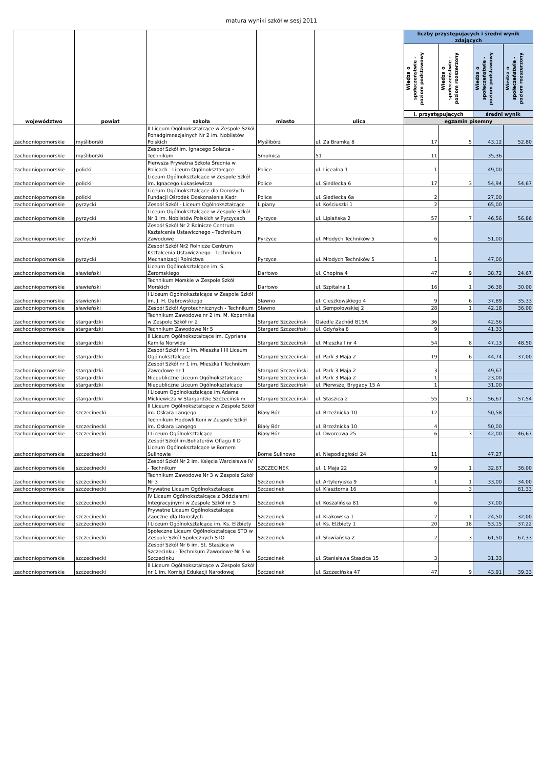matura wyniki szkół w sesj 2011
| województwo | powiat | szkoła | miasto | ulica | liczby przystępujących i średni wynik zdających | | | |
| --- | --- | --- | --- | --- | --- | --- | --- | --- |
| | | | | | Wiedza o społeczeństwie - poziom podstawowy | Wiedza o społeczeństwie - poziom rozszerzony | Wiedza o społeczeństwie - poziom podstawowy | Wiedza o społeczeństwie - poziom rozszerzony |
| | | | | | l. przystępujących | | średni wynik | |
| | | | | | egzamin pisemny | | | |
| zachodniopomorskie | myśliborski | II Liceum Ogólnokształcące w Zespole Szkół Ponadgimnazjalnych Nr 2 im. Noblistów Polskich | Myślibórz | ul. Za Bramką 8 | 17 | 5 | 43,12 | 52,80 |
| zachodniopomorskie | myśliborski | Zespół Szkół im. Ignacego Solarza - Technikum | Smolnica | 51 | 11 | | 35,36 | |
| zachodniopomorskie | policki | Pierwsza Prywatna Szkoła Średnia w Policach - Liceum Ogólnokształcące | Police | ul. Licealna 1 | 1 | | 49,00 | |
| zachodniopomorskie | policki | Liceum Ogólnokształcące w Zespole Szkół im. Ignacego Łukasiewicza | Police | ul. Siedlecka 6 | 17 | 3 | 54,94 | 54,67 |
| zachodniopomorskie | policki | Liceum Ogólnokształcące dla Dorosłych Fundacji Ośrodek Doskonalenia Kadr | Police | ul. Siedlecka 6a | 2 | | 27,00 | |
| zachodniopomorskie | pyrzycki | Zespół Szkół - Liceum Ogólnokształcące | Lipiany | ul. Kościuszki 1 | 2 | | 65,00 | |
| zachodniopomorskie | pyrzycki | Liceum Ogólnokształcące w Zespole Szkół Nr 1 im. Noblistów Polskich w Pyrzycach | Pyrzyce | ul. Lipiańska 2 | 57 | 7 | 46,56 | 56,86 |
| zachodniopomorskie | pyrzycki | Zespół Szkół Nr 2 Rolnicze Centrum Kształcenia Ustawicznego - Technikum Zawodowe | Pyrzyce | ul. Młodych Techników 5 | 6 | | 51,00 | |
| zachodniopomorskie | pyrzycki | Zespół Szkół Nr2 Rolnicze Centrum Kształcenia Ustawicznego - Technikum Mechanizacji Rolnictwa | Pyrzyce | ul. Młodych Techników 5 | 1 | | 47,00 | |
| zachodniopomorskie | sławieński | Liceum Ogólnokształcące im. S. Żeromskiego | Darłowo | ul. Chopina 4 | 47 | 9 | 38,72 | 24,67 |
| zachodniopomorskie | sławieński | Technikum Morskie w Zespole Szkół Morskich | Darłowo | ul. Szpitalna 1 | 16 | 1 | 36,38 | 30,00 |
| zachodniopomorskie | sławieński | I Liceum Ogólnokształcące w Zespole Szkół im. J. H. Dąbrowskiego | Sławno | ul. Cieszkowskiego 4 | 9 | 6 | 37,89 | 35,33 |
| zachodniopomorskie | sławieński | Zespół Szkół Agrotechnicznych - Technikum | Sławno | ul. Sempołowskiej 2 | 28 | 1 | 42,18 | 36,00 |
| zachodniopomorskie | stargardzki | Technikum Zawodowe nr 2 im. M. Kopernika w Zespole Szkół nr 2 | Stargard Szczeciński | Osiedle Zachód B15A | 36 | | 42,56 | |
| zachodniopomorskie | stargardzki | Technikum Zawodowe Nr 5 | Stargard Szczeciński | ul. Gdyńska 8 | 9 | | 41,33 | |
| zachodniopomorskie | stargardzki | II Liceum Ogólnokształcące im. Cypriana Kamila Norwida | Stargard Szczeciński | ul. Mieszka I nr 4 | 54 | 8 | 47,13 | 48,50 |
| zachodniopomorskie | stargardzki | Zespół Szkół nr 1 im. Mieszka I III Liceum Ogólnokształcące | Stargard Szczeciński | ul. Park 3 Maja 2 | 19 | 6 | 44,74 | 37,00 |
| zachodniopomorskie | stargardzki | Zespół Szkół nr 1 im. Mieszka I Technikum Zawodowe nr 1 | Stargard Szczeciński | ul. Park 3 Maja 2 | 3 | | 49,67 | |
| zachodniopomorskie | stargardzki | Niepubliczne Liceum Ogólnokształcące | Stargard Szczeciński | ul. Park 3 Maja 2 | 1 | | 23,00 | |
| zachodniopomorskie | stargardzki | Niepubliczne Liceum Ogólnokształcące | Stargard Szczeciński | ul. Pierwszej Brygady 15 A | 1 | | 31,00 | |
| zachodniopomorskie | stargardzki | I Liceum Ogólnokształcące im.Adama Mickiewicza w Stargardzie Szczecińskim | Stargard Szczeciński | ul. Staszica 2 | 55 | 13 | 56,67 | 57,54 |
| zachodniopomorskie | szczecinecki | II Liceum Ogólnokształcące w Zespole Szkół im. Oskara Langego | Biały Bór | ul. Brzeźnicka 10 | 12 | | 50,58 | |
| zachodniopomorskie | szczecinecki | Technikum Hodowli Koni w Zespole Szkół im. Oskara Langego | Biały Bór | ul. Brzeźnicka 10 | 4 | | 50,00 | |
| zachodniopomorskie | szczecinecki | I Liceum Ogólnokształcące | Biały Bór | ul. Dworcowa 25 | 6 | 3 | 42,00 | 46,67 |
| zachodniopomorskie | szczecinecki | Zespół Szkół im.Bohaterów Oflagu II D Liceum Ogólnokształcące w Bornem Sulinowie | Borne Sulinowo | al. Niepodległości 24 | 11 | | 47,27 | |
| zachodniopomorskie | szczecinecki | Zespół Szkół Nr 2 im. Księcia Warcisława IV - Technikum | SZCZECINEK | ul. 1 Maja 22 | 9 | 1 | 32,67 | 36,00 |
| zachodniopomorskie | szczecinecki | Technikum Zawodowe Nr 3 w Zespole Szkół Nr 3 | Szczecinek | ul. Artyleryjska 9 | 1 | 1 | 33,00 | 34,00 |
| zachodniopomorskie | szczecinecki | Prywatne Liceum Ogólnokształcące | Szczecinek | ul. Klasztorna 16 | | 3 | | 61,33 |
| zachodniopomorskie | szczecinecki | IV Liceum Ogólnokształcące z Oddziałami Integracyjnymi w Zespole Szkół nr 5 | Szczecinek | ul. Koszalińska 81 | 6 | | 37,00 | |
| zachodniopomorskie | szczecinecki | Prywatne Liceum Ogólnokształcące Zaoczne dla Dorosłych | Szczecinek | ul. Krakowska 1 | 2 | 1 | 24,50 | 32,00 |
| zachodniopomorskie | szczecinecki | I Liceum Ogólnokształcące im. Ks. Elżbiety | Szczecinek | ul. Ks. Elżbiety 1 | 20 | 18 | 53,15 | 37,22 |
| zachodniopomorskie | szczecinecki | Społeczne Liceum Ogólnokształcące STO w Zespole Szkół Społecznych STO | Szczecinek | ul. Słowiańska 2 | 2 | 3 | 61,50 | 67,33 |
| zachodniopomorskie | szczecinecki | Zespół Szkół Nr 6 im. St. Staszica w Szczecinku - Technikum Zawodowe Nr 5 w Szczecinku | Szczecinek | ul. Stanisława Staszica 15 | 3 | | 31,33 | |
| zachodniopomorskie | szczecinecki | II Liceum Ogólnokształcące w Zespole Szkół nr 1 im. Komisji Edukacji Narodowej | Szczecinek | ul. Szczecińska 47 | 47 | 9 | 43,91 | 39,33 |